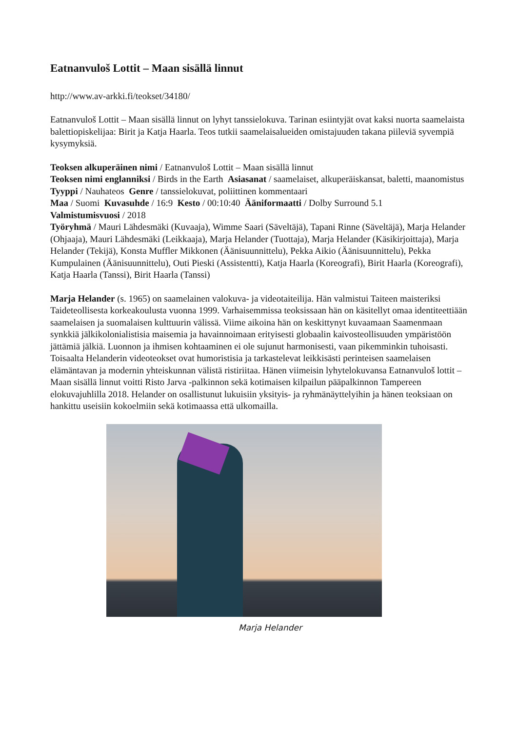Eatnanvuloš Lottit – Maan sisällä linnut
http://www.av-arkki.fi/teokset/34180/
Eatnanvuloš Lottit – Maan sisällä linnut on lyhyt tanssielokuva. Tarinan esiintyjät ovat kaksi nuorta saamelaista balettiopiskelijaa: Birit ja Katja Haarla. Teos tutkii saamelaisalueiden omistajuuden takana piileviä syvempiä kysymyksiä.
Teoksen alkuperäinen nimi / Eatnanvuloš Lottit – Maan sisällä linnut
Teoksen nimi englanniksi / Birds in the Earth Asiasanat / saamelaiset, alkuperäiskansat, baletti, maanomistus
Tyyppi / Nauhateos Genre / tanssielokuvat, poliittinen kommentaari
Maa / Suomi Kuvasuhde / 16:9 Kesto / 00:10:40 Ääniformaatti / Dolby Surround 5.1
Valmistumisvuosi / 2018
Työryhmä / Mauri Lähdesmäki (Kuvaaja), Wimme Saari (Säveltäjä), Tapani Rinne (Säveltäjä), Marja Helander (Ohjaaja), Mauri Lähdesmäki (Leikkaaja), Marja Helander (Tuottaja), Marja Helander (Käsikirjoittaja), Marja Helander (Tekijä), Konsta Muffler Mikkonen (Äänisuunnittelu), Pekka Aikio (Äänisuunnittelu), Pekka Kumpulainen (Äänisuunnittelu), Outi Pieski (Assistentti), Katja Haarla (Koreografi), Birit Haarla (Koreografi), Katja Haarla (Tanssi), Birit Haarla (Tanssi)
Marja Helander (s. 1965) on saamelainen valokuva- ja videotaiteilija. Hän valmistui Taiteen maisteriksi Taideteollisesta korkeakoulusta vuonna 1999. Varhaisemmissa teoksissaan hän on käsitellyt omaa identiteettiään saamelaisen ja suomalaisen kulttuurin välissä. Viime aikoina hän on keskittynyt kuvaamaan Saamenmaan synkkiä jälkikolonialistisia maisemia ja havainnoimaan erityisesti globaalin kaivosteollisuuden ympäristöön jättämiä jälkiä. Luonnon ja ihmisen kohtaaminen ei ole sujunut harmonisesti, vaan pikemminkin tuhoisasti. Toisaalta Helanderin videoteokset ovat humoristisia ja tarkastelevat leikkisästi perinteisen saamelaisen elämäntavan ja modernin yhteiskunnan välistä ristiriitaa. Hänen viimeisin lyhytelokuvansa Eatnanvuloš lottit – Maan sisällä linnut voitti Risto Jarva -palkinnon sekä kotimaisen kilpailun pääpalkinnon Tampereen elokuvajuhlilla 2018. Helander on osallistunut lukuisiin yksityis- ja ryhmänäyttelyihin ja hänen teoksiaan on hankittu useisiin kokoelmiin sekä kotimaassa että ulkomailla.
Marja Helander